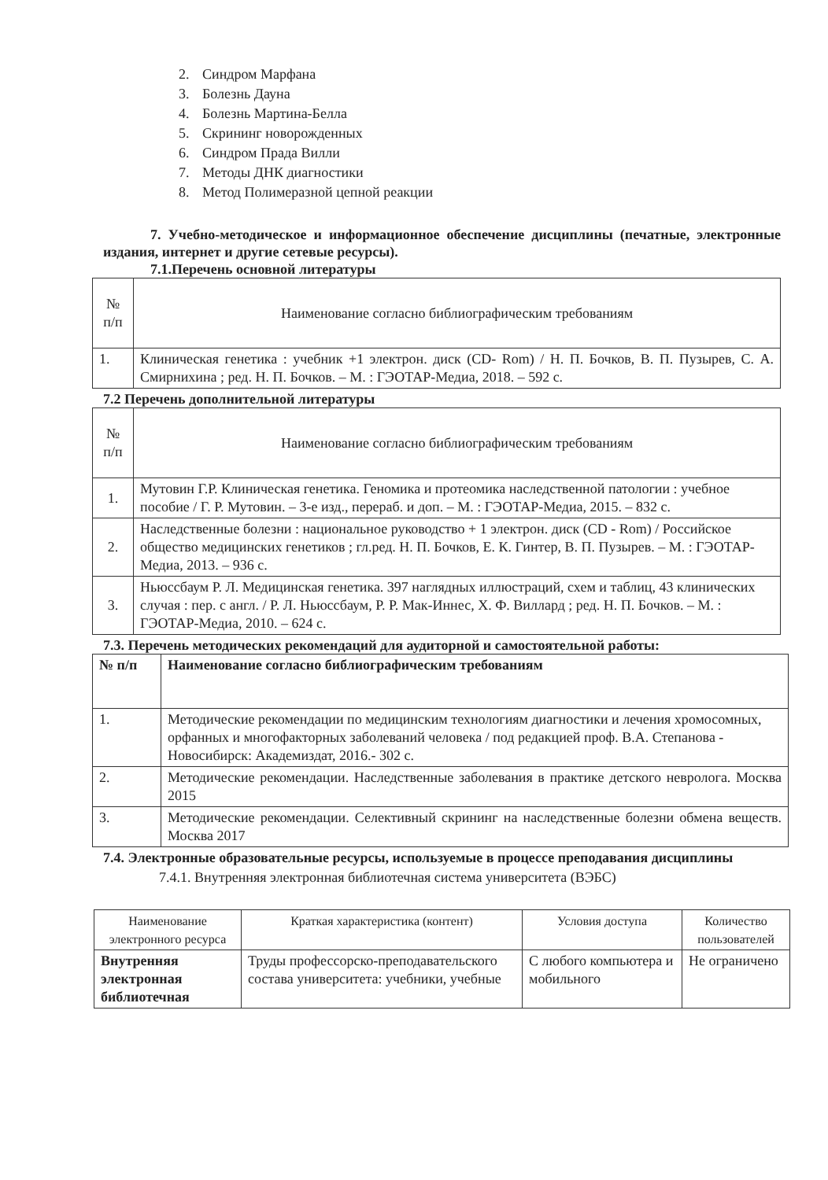2. Синдром Марфана
3. Болезнь Дауна
4. Болезнь Мартина-Белла
5. Скрининг новорожденных
6. Синдром Прада Вилли
7. Методы ДНК диагностики
8. Метод Полимеразной цепной реакции
7. Учебно-методическое и информационное обеспечение дисциплины (печатные, электронные издания, интернет и другие сетевые ресурсы).
7.1.Перечень основной литературы
| № п/п | Наименование согласно библиографическим требованиям |
| --- | --- |
| 1. | Клиническая генетика : учебник +1 электрон. диск (CD- Rom) / Н. П. Бочков, В. П. Пузырев, С. А. Смирнихина ; ред. Н. П. Бочков. – М. : ГЭОТАР-Медиа, 2018. – 592 с. |
7.2 Перечень дополнительной литературы
| № п/п | Наименование согласно библиографическим требованиям |
| --- | --- |
| 1. | Мутовин Г.Р. Клиническая генетика. Геномика и протеомика наследственной патологии : учебное пособие / Г. Р. Мутовин. – 3-е изд., перераб. и доп. – М. : ГЭОТАР-Медиа, 2015. – 832 с. |
| 2. | Наследственные болезни : национальное руководство + 1 электрон. диск (CD - Rom) / Российское общество медицинских генетиков ; гл.ред. Н. П. Бочков, Е. К. Гинтер, В. П. Пузырев. – М. : ГЭОТАР-Медиа, 2013. – 936 с. |
| 3. | Ньюссбаум Р. Л. Медицинская генетика. 397 наглядных иллюстраций, схем и таблиц, 43 клинических случая : пер. с англ. / Р. Л. Ньюссбаум, Р. Р. Мак-Иннес, Х. Ф. Виллард ; ред. Н. П. Бочков. – М. : ГЭОТАР-Медиа, 2010. – 624 с. |
7.3. Перечень методических рекомендаций для аудиторной и самостоятельной работы:
| № п/п | Наименование согласно библиографическим требованиям |
| --- | --- |
| 1. | Методические рекомендации по медицинским технологиям диагностики и лечения хромосомных, орфанных и многофакторных заболеваний человека / под редакцией проф. В.А. Степанова - Новосибирск: Академиздат, 2016.- 302 с. |
| 2. | Методические рекомендации. Наследственные заболевания в практике детского невролога. Москва 2015 |
| 3. | Методические рекомендации. Селективный скрининг на наследственные болезни обмена веществ. Москва 2017 |
7.4. Электронные образовательные ресурсы, используемые в процессе преподавания дисциплины
7.4.1. Внутренняя электронная библиотечная система университета (ВЭБС)
| Наименование электронного ресурса | Краткая характеристика (контент) | Условия доступа | Количество пользователей |
| --- | --- | --- | --- |
| Внутренняя электронная библиотечная | Труды профессорско-преподавательского состава университета: учебники, учебные | С любого компьютера и мобильного | Не ограничено |